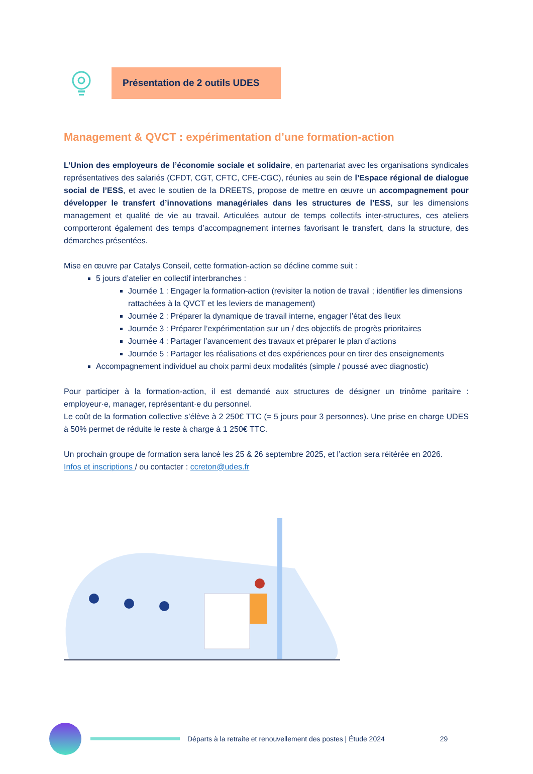Présentation de 2 outils UDES
Management & QVCT : expérimentation d’une formation-action
L’Union des employeurs de l’économie sociale et solidaire, en partenariat avec les organisations syndicales représentatives des salariés (CFDT, CGT, CFTC, CFE-CGC), réunies au sein de l’Espace régional de dialogue social de l’ESS, et avec le soutien de la DREETS, propose de mettre en œuvre un accompagnement pour développer le transfert d’innovations managériales dans les structures de l’ESS, sur les dimensions management et qualité de vie au travail. Articulées autour de temps collectifs inter-structures, ces ateliers comporteront également des temps d’accompagnement internes favorisant le transfert, dans la structure, des démarches présentées.
Mise en œuvre par Catalys Conseil, cette formation-action se décline comme suit :
5 jours d’atelier en collectif interbranches :
Journée 1 : Engager la formation-action (revisiter la notion de travail ; identifier les dimensions rattachées à la QVCT et les leviers de management)
Journée 2 : Préparer la dynamique de travail interne, engager l’état des lieux
Journée 3 : Préparer l’expérimentation sur un / des objectifs de progrès prioritaires
Journée 4 : Partager l’avancement des travaux et préparer le plan d’actions
Journée 5 : Partager les réalisations et des expériences pour en tirer des enseignements
Accompagnement individuel au choix parmi deux modalités (simple / poussé avec diagnostic)
Pour participer à la formation-action, il est demandé aux structures de désigner un trinôme paritaire : employeur·e, manager, représentant·e du personnel.
Le coût de la formation collective s’élève à 2 250€ TTC (= 5 jours pour 3 personnes). Une prise en charge UDES à 50% permet de réduite le reste à charge à 1 250€ TTC.
Un prochain groupe de formation sera lancé les 25 & 26 septembre 2025, et l’action sera réitérée en 2026.
Infos et inscriptions / ou contacter : ccreton@udes.fr
Départs à la retraite et renouvellement des postes | Étude 2024 29